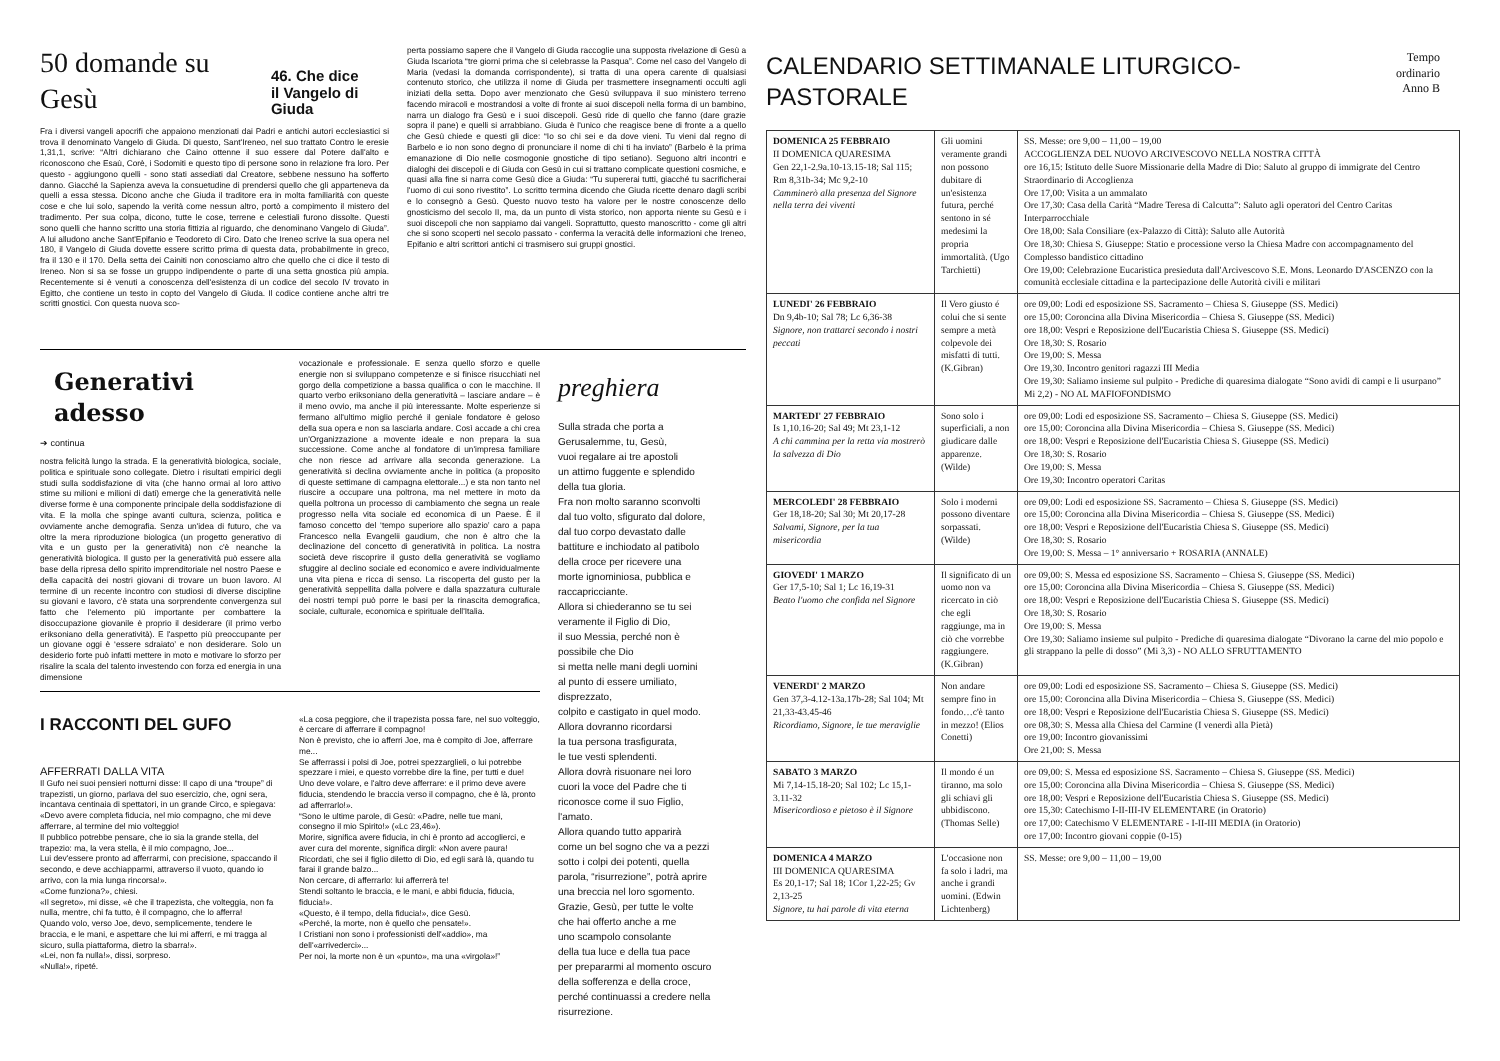50 domande su Gesù
46. Che dice
il Vangelo di Giuda
Fra i diversi vangeli apocrifi che appaiono menzionati dai Padri e antichi autori ecclesiastici si trova il denominato Vangelo di Giuda. Di questo, Sant'Ireneo, nel suo trattato Contro le eresie 1,31,1, scrive: “Altri dichiarano che Caino ottenne il suo essere dal Potere dall'alto e riconoscono che Esaù, Corè, i Sodomiti e questo tipo di persone sono in relazione fra loro. Per questo - aggiungono quelli - sono stati assediati dal Creatore, sebbene nessuno ha sofferto danno. Giacché la Sapienza aveva la consuetudine di prendersi quello che gli apparteneva da quelli a essa stessa. Dicono anche che Giuda il traditore era in molta familiarità con queste cose e che lui solo, sapendo la verità come nessun altro, portò a compimento il mistero del tradimento. Per sua colpa, dicono, tutte le cose, terrene e celestiali furono dissolte. Questi sono quelli che hanno scritto una storia fittizia al riguardo, che denominano Vangelo di Giuda”. A lui alludono anche Sant'Epifanio e Teodoreto di Ciro. Dato che Ireneo scrive la sua opera nel 180, il Vangelo di Giuda dovette essere scritto prima di questa data, probabilmente in greco, fra il 130 e il 170. Della setta dei Cainiti non conosciamo altro che quello che ci dice il testo di Ireneo. Non si sa se fosse un gruppo indipendente o parte di una setta gnostica più ampia. Recentemente si è venuti a conoscenza dell'esistenza di un codice del secolo IV trovato in Egitto, che contiene un testo in copto del Vangelo di Giuda. Il codice contiene anche altri tre scritti gnostici. Con questa nuova sco-
perta possiamo sapere che il Vangelo di Giuda raccoglie una supposta rivelazione di Gesù a Giuda Iscariota “tre giorni prima che si celebrasse la Pasqua”. Come nel caso del Vangelo di Maria (vedasi la domanda corrispondente), si tratta di una opera carente di qualsiasi contenuto storico, che utilizza il nome di Giuda per trasmettere insegnamenti occulti agli iniziati della setta. Dopo aver menzionato che Gesù sviluppava il suo ministero terreno facendo miracoli e mostrandosi a volte di fronte ai suoi discepoli nella forma di un bambino, narra un dialogo fra Gesù e i suoi discepoli. Gesù ride di quello che fanno (dare grazie sopra il pane) e quelli si arrabbiano. Giuda è l'unico che reagisce bene di fronte a a quello che Gesù chiede e questi gli dice: “Io so chi sei e da dove vieni. Tu vieni dal regno di Barbelo e io non sono degno di pronunciare il nome di chi ti ha inviato” (Barbelo è la prima emanazione di Dio nelle cosmogonie gnostiche di tipo setiano). Seguono altri incontri e dialoghi dei discepoli e di Giuda con Gesù in cui si trattano complicate questioni cosmiche, e quasi alla fine si narra come Gesù dice a Giuda: “Tu supererai tutti, giacché tu sacrificherai l'uomo di cui sono rivestito”. Lo scritto termina dicendo che Giuda ricette denaro dagli scribi e lo consegnò a Gesù. Questo nuovo testo ha valore per le nostre conoscenze dello gnosticismo del secolo II, ma, da un punto di vista storico, non apporta niente su Gesù e i suoi discepoli che non sappiamo dai vangeli. Soprattutto, questo manoscritto - come gli altri che si sono scoperti nel secolo passato - conferma la veracità delle informazioni che Ireneo, Epifanio e altri scrittori antichi ci trasmisero sui gruppi gnostici.
Generativi adesso
➔ continua
nostra felicità lungo la strada. E la generatività biologica, sociale, politica e spirituale sono collegate. Dietro i risultati empirici degli studi sulla soddisfazione di vita (che hanno ormai al loro attivo stime su milioni e milioni di dati) emerge che la generatività nelle diverse forme è una componente principale della soddisfazione di vita. E la molla che spinge avanti cultura, scienza, politica e ovviamente anche demografia. Senza un'idea di futuro, che va oltre la mera riproduzione biologica (un progetto generativo di vita e un gusto per la generatività) non c'è neanche la generatività biologica. Il gusto per la generatività può essere alla base della ripresa dello spirito imprenditoriale nel nostro Paese e della capacità dei nostri giovani di trovare un buon lavoro. Al termine di un recente incontro con studiosi di diverse discipline su giovani e lavoro, c'è stata una sorprendente convergenza sul fatto che l'elemento più importante per combattere la disoccupazione giovanile è proprio il desiderare (il primo verbo eriksoniano della generatività). E l'aspetto più preoccupante per un giovane oggi è ‘essere sdraiato’ e non desiderare. Solo un desiderio forte può infatti mettere in moto e motivare lo sforzo per risalire la scala del talento investendo con forza ed energia in una dimensione
vocazionale e professionale. E senza quello sforzo e quelle energie non si sviluppano competenze e si finisce risucchiati nel gorgo della competizione a bassa qualifica o con le macchine. Il quarto verbo eriksoniano della generatività – lasciare andare – è il meno ovvio, ma anche il più interessante. Molte esperienze si fermano all'ultimo miglio perché il geniale fondatore è geloso della sua opera e non sa lasciarla andare. Così accade a chi crea un'Organizzazione a movente ideale e non prepara la sua successione. Come anche al fondatore di un'impresa familiare che non riesce ad arrivare alla seconda generazione. La generatività si declina ovviamente anche in politica (a proposito di queste settimane di campagna elettorale...) e sta non tanto nel riuscire a occupare una poltrona, ma nel mettere in moto da quella poltrona un processo di cambiamento che segna un reale progresso nella vita sociale ed economica di un Paese. È il famoso concetto del ‘tempo superiore allo spazio’ caro a papa Francesco nella Evangelii gaudium, che non è altro che la declinazione del concetto di generatività in politica. La nostra società deve riscoprire il gusto della generatività se vogliamo sfuggire al declino sociale ed economico e avere individualmente una vita piena e ricca di senso. La riscoperta del gusto per la generatività seppellita dalla polvere e dalla spazzatura culturale dei nostri tempi può porre le basi per la rinascita demografica, sociale, culturale, economica e spirituale dell'Italia.
I RACCONTI DEL GUFO
AFFERRATI DALLA VITA
Il Gufo nei suoi pensieri notturni disse: Il capo di una “troupe” di trapezisti, un giorno, parlava del suo esercizio, che, ogni sera, incantava centinaia di spettatori, in un grande Circo, e spiegava: «Devo avere completa fiducia, nel mio compagno, che mi deve afferrare, al termine del mio volteggio!
Il pubblico potrebbe pensare, che io sia la grande stella, del trapezio: ma, la vera stella, è il mio compagno, Joe...
Lui dev'essere pronto ad afferrarmi, con precisione, spaccando il secondo, e deve acchiapparmi, attraverso il vuoto, quando io arrivo, con la mia lunga rincorsa!».
«Come funziona?», chiesi.
«Il segreto», mi disse, «è che il trapezista, che volteggia, non fa nulla, mentre, chi fa tutto, è il compagno, che lo afferra!
Quando volo, verso Joe, devo, semplicemente, tendere le braccia, e le mani, e aspettare che lui mi afferri, e mi tragga al sicuro, sulla piattaforma, dietro la sbarra!».
«Lei, non fa nulla!», dissi, sorpreso.
«Nulla!», ripeté.
«La cosa peggiore, che il trapezista possa fare, nel suo volteggio, è cercare di afferrare il compagno!
Non è previsto, che io afferri Joe, ma è compito di Joe, afferrare me...
Se afferrassi i polsi di Joe, potrei spezzarglieli, o lui potrebbe spezzare i miei, e questo vorrebbe dire la fine, per tutti e due!
Uno deve volare, e l'altro deve afferrare: e il primo deve avere fiducia, stendendo le braccia verso il compagno, che è là, pronto ad afferrarlo!».
“Sono le ultime parole, di Gesù: «Padre, nelle tue mani, consegno il mio Spirito!» («Lc 23,46»).
Morire, significa avere fiducia, in chi è pronto ad accoglierci, e aver cura del morente, significa dirgli: «Non avere paura! Ricordati, che sei il figlio diletto di Dio, ed egli sarà là, quando tu farai il grande balzo...
Non cercare, di afferrarlo: lui afferrerà te!
Stendi soltanto le braccia, e le mani, e abbi fiducia, fiducia, fiducia!».
«Questo, è il tempo, della fiducia!», dice Gesù.
«Perché, la morte, non è quello che pensate!».
I Cristiani non sono i professionisti dell'«addio», ma dell'«arrivederci»...
Per noi, la morte non è un «punto», ma una «virgola»!”
preghiera
Sulla strada che porta a Gerusalemme, tu, Gesù,
vuoi regalare ai tre apostoli
un attimo fuggente e splendido
della tua gloria.
Fra non molto saranno sconvolti
dal tuo volto, sfigurato dal dolore,
dal tuo corpo devastato dalle
battiture e inchiodato al patibolo
della croce per ricevere una
morte ignominiosa, pubblica e
raccapricciante.
Allora si chiederanno se tu sei
veramente il Figlio di Dio,
il suo Messia, perché non è
possibile che Dio
si metta nelle mani degli uomini
al punto di essere umiliato,
disprezzato,
colpito e castigato in quel modo.
Allora dovranno ricordarsi
la tua persona trasfigurata,
le tue vesti splendenti.
Allora dovrà risuonare nei loro
cuori la voce del Padre che ti
riconosce come il suo Figlio,
l'amato.
Allora quando tutto apparirà
come un bel sogno che va a pezzi
sotto i colpi dei potenti, quella
parola, “risurrezione”, potrà aprire
una breccia nel loro sgomento.
Grazie, Gesù, per tutte le volte
che hai offerto anche a me
uno scampolo consolante
della tua luce e della tua pace
per prepararmi al momento oscuro
della sofferenza e della croce,
perché continuassi a credere nella
risurrezione.
CALENDARIO SETTIMANALE LITURGICO-PASTORALE
Tempo ordinario
Anno B
| DOMENICA 25 FEBBRAIO II DOMENICA QUARESIMA Gen 22,1-2.9a.10-13.15-18; Sal 115; Rm 8,31b-34; Mc 9,2-10 Camminerò alla presenza del Signore nella terra dei viventi | Gli uomini veramente grandi non possono dubitare di un'esistenza futura, perché sentono in sé medesimi la propria immortalità. (Ugo Tarchietti) | SS. Messe: ore 9,00 – 11,00 – 19,00 ACCOGLIENZA DEL NUOVO ARCIVESCOVO NELLA NOSTRA CITTÀ ore 16,15: Istituto delle Suore Missionarie della Madre di Dio: Saluto al gruppo di immigrate del Centro Straordinario di Accoglienza Ore 17,00: Visita a un ammalato Ore 17,30: Casa della Carità “Madre Teresa di Calcutta”: Saluto agli operatori del Centro Caritas Interparrocchiale Ore 18,00: Sala Consiliare (ex-Palazzo di Città): Saluto alle Autorità Ore 18,30: Chiesa S. Giuseppe: Statio e processione verso la Chiesa Madre con accompagnamento del Complesso bandistico cittadino Ore 19,00: Celebrazione Eucaristica presieduta dall'Arcivescovo S.E. Mons. Leonardo D'ASCENZO con la comunità ecclesiale cittadina e la partecipazione delle Autorità civili e militari |
| LUNEDI' 26 FEBBRAIO Dn 9,4b-10; Sal 78; Lc 6,36-38 Signore, non trattarci secondo i nostri peccati | Il Vero giusto é colui che si sente sempre a metà colpevole dei misfatti di tutti. (K.Gibran) | ore 09,00: Lodi ed esposizione SS. Sacramento – Chiesa S. Giuseppe (SS. Medici) ore 15,00: Coroncina alla Divina Misericordia – Chiesa S. Giuseppe (SS. Medici) ore 18,00: Vespri e Reposizione dell'Eucaristia Chiesa S. Giuseppe (SS. Medici) Ore 18,30: S. Rosario Ore 19,00: S. Messa Ore 19,30. Incontro genitori ragazzi III Media Ore 19,30: Saliamo insieme sul pulpito - Prediche di quaresima dialogate “Sono avidi di campi e li usurpano” Mi 2,2) - NO AL MAFIOFONDISMO |
| MARTEDI' 27 FEBBRAIO Is 1,10.16-20; Sal 49; Mt 23,1-12 A chi cammina per la retta via mostrerò la salvezza di Dio | Sono solo i superficiali, a non giudicare dalle apparenze. (Wilde) | ore 09,00: Lodi ed esposizione SS. Sacramento – Chiesa S. Giuseppe (SS. Medici) ore 15,00: Coroncina alla Divina Misericordia – Chiesa S. Giuseppe (SS. Medici) ore 18,00: Vespri e Reposizione dell'Eucaristia Chiesa S. Giuseppe (SS. Medici) Ore 18,30: S. Rosario Ore 19,00: S. Messa Ore 19,30: Incontro operatori Caritas |
| MERCOLEDI' 28 FEBBRAIO Ger 18,18-20; Sal 30; Mt 20,17-28 Salvami, Signore, per la tua misericordia | Solo i moderni possono diventare sorpassati. (Wilde) | ore 09,00: Lodi ed esposizione SS. Sacramento – Chiesa S. Giuseppe (SS. Medici) ore 15,00: Coroncina alla Divina Misericordia – Chiesa S. Giuseppe (SS. Medici) ore 18,00: Vespri e Reposizione dell'Eucaristia Chiesa S. Giuseppe (SS. Medici) Ore 18,30: S. Rosario Ore 19,00: S. Messa – 1° anniversario + ROSARIA (ANNALE) |
| GIOVEDI' 1 MARZO Ger 17,5-10; Sal 1; Lc 16,19-31 Beato l'uomo che confida nel Signore | Il significato di un uomo non va ricercato in ciò che egli raggiunge, ma in ciò che vorrebbe raggiungere. (K.Gibran) | ore 09,00: S. Messa ed esposizione SS. Sacramento – Chiesa S. Giuseppe (SS. Medici) ore 15,00: Coroncina alla Divina Misericordia – Chiesa S. Giuseppe (SS. Medici) ore 18,00: Vespri e Reposizione dell'Eucaristia Chiesa S. Giuseppe (SS. Medici) Ore 18,30: S. Rosario Ore 19,00: S. Messa Ore 19,30: Saliamo insieme sul pulpito - Prediche di quaresima dialogate “Divorano la carne del mio popolo e gli strappano la pelle di dosso” (Mi 3,3) - NO ALLO SFRUTTAMENTO |
| VENERDI' 2 MARZO Gen 37,3-4.12-13a.17b-28; Sal 104; Mt 21,33-43.45-46 Ricordiamo, Signore, le tue meraviglie | Non andare sempre fino in fondo…c'è tanto in mezzo! (Elios Conetti) | ore 09,00: Lodi ed esposizione SS. Sacramento – Chiesa S. Giuseppe (SS. Medici) ore 15,00: Coroncina alla Divina Misericordia – Chiesa S. Giuseppe (SS. Medici) ore 18,00: Vespri e Reposizione dell'Eucaristia Chiesa S. Giuseppe (SS. Medici) ore 08,30: S. Messa alla Chiesa del Carmine (I venerdì alla Pietà) ore 19,00: Incontro giovanissimi Ore 21,00: S. Messa |
| SABATO 3 MARZO Mi 7,14-15.18-20; Sal 102; Lc 15,1-3.11-32 Misericordioso e pietoso è il Signore | Il mondo é un tiranno, ma solo gli schiavi gli ubbidiscono. (Thomas Selle) | ore 09,00: S. Messa ed esposizione SS. Sacramento – Chiesa S. Giuseppe (SS. Medici) ore 15,00: Coroncina alla Divina Misericordia – Chiesa S. Giuseppe (SS. Medici) ore 18,00: Vespri e Reposizione dell'Eucaristia Chiesa S. Giuseppe (SS. Medici) ore 15,30: Catechismo I-II-III-IV ELEMENTARE (in Oratorio) ore 17,00: Catechismo V ELEMENTARE - I-II-III MEDIA (in Oratorio) ore 17,00: Incontro giovani coppie (0-15) |
| DOMENICA 4 MARZO III DOMENICA QUARESIMA Es 20,1-17; Sal 18; 1Cor 1,22-25; Gv 2,13-25 Signore, tu hai parole di vita eterna | L'occasione non fa solo i ladri, ma anche i grandi uomini. (Edwin Lichtenberg) | SS. Messe: ore 9,00 – 11,00 – 19,00 |